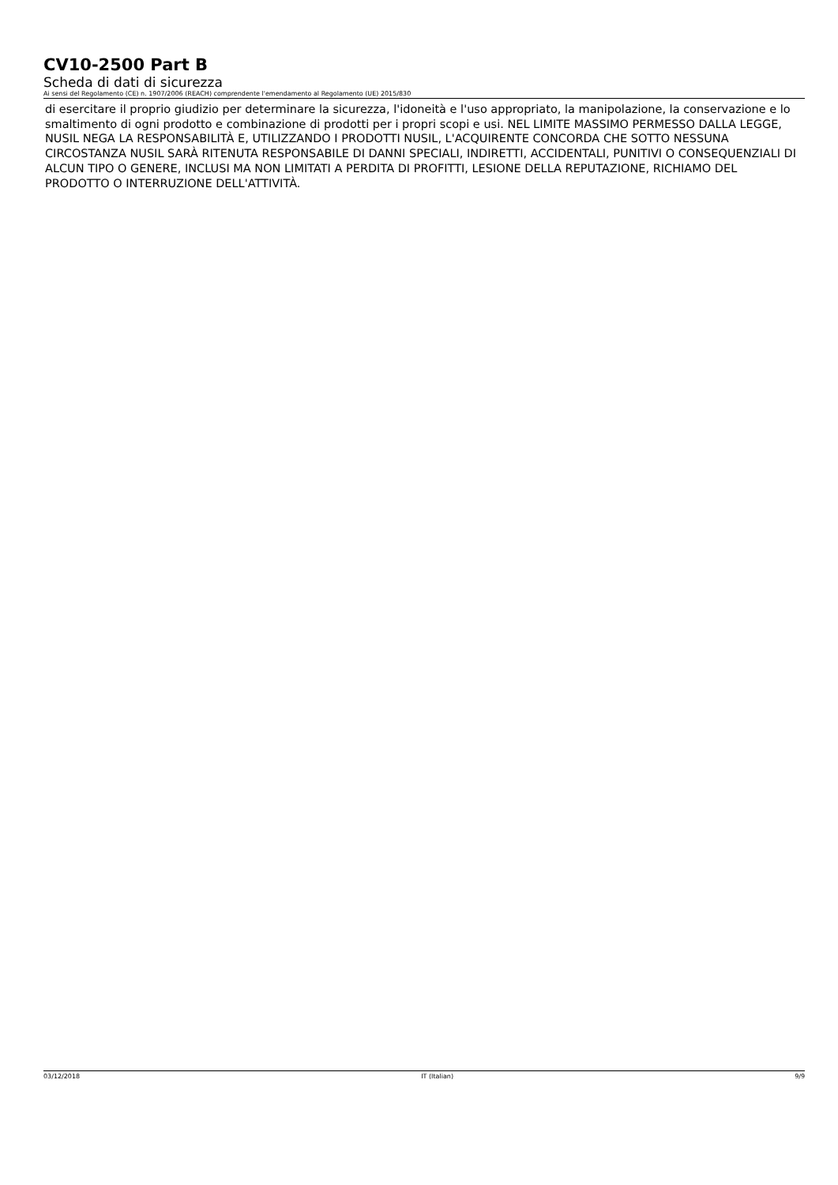CV10-2500 Part B
Scheda di dati di sicurezza
Ai sensi del Regolamento (CE) n. 1907/2006 (REACH) comprendente l'emendamento al Regolamento (UE) 2015/830
di esercitare il proprio giudizio per determinare la sicurezza, l'idoneità e l'uso appropriato, la manipolazione, la conservazione e lo smaltimento di ogni prodotto e combinazione di prodotti per i propri scopi e usi. NEL LIMITE MASSIMO PERMESSO DALLA LEGGE, NUSIL NEGA LA RESPONSABILITÀ E, UTILIZZANDO I PRODOTTI NUSIL, L'ACQUIRENTE CONCORDA CHE SOTTO NESSUNA CIRCOSTANZA NUSIL SARÀ RITENUTA RESPONSABILE DI DANNI SPECIALI, INDIRETTI, ACCIDENTALI, PUNITIVI O CONSEQUENZIALI DI ALCUN TIPO O GENERE, INCLUSI MA NON LIMITATI A PERDITA DI PROFITTI, LESIONE DELLA REPUTAZIONE, RICHIAMO DEL PRODOTTO O INTERRUZIONE DELL'ATTIVITÀ.
03/12/2018 IT (Italian) 9/9